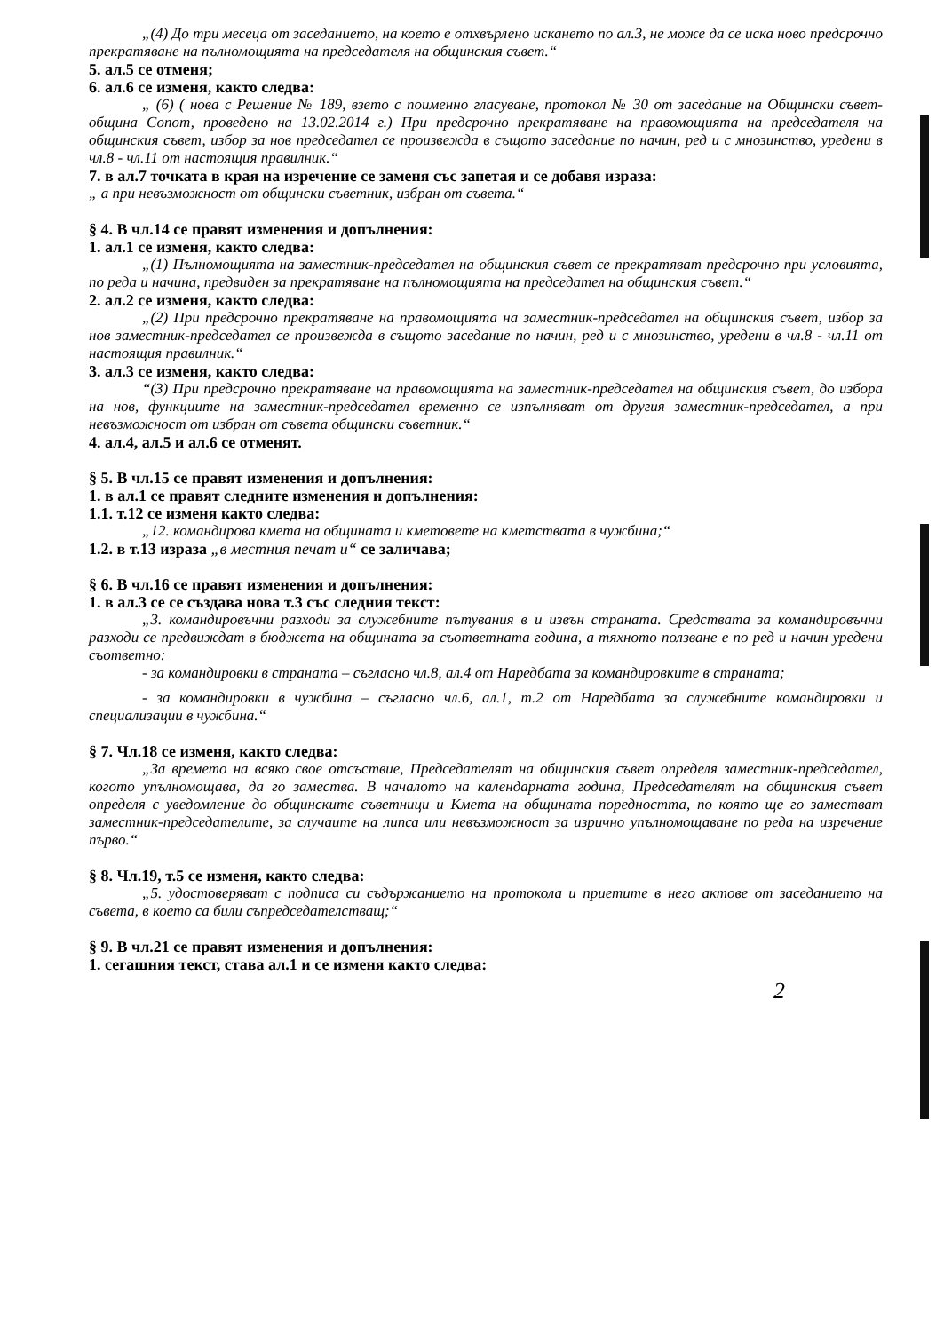„(4) До три месеца от заседанието, на което е отхвърлено искането по ал.3, не може да се иска ново предсрочно прекратяване на пълномощията на председателя на общинския съвет.“
5. ал.5 се отменя;
6. ал.6 се изменя, както следва:
„ (6) ( нова с Решение № 189, взето с поименно гласуване, протокол № 30 от заседание на Общински съвет-община Сопот, проведено на 13.02.2014 г.) При предсрочно прекратяване на правомощията на председателя на общинския съвет, избор за нов председател се произвежда в същото заседание по начин, ред и с мнозинство, уредени в чл.8 - чл.11 от настоящия правилник.“
7. в ал.7 точката в края на изречение се заменя със запетая и се добавя израза:
„ а при невъзможност от общински съветник, избран от съвета.“
§ 4. В чл.14 се правят изменения и допълнения:
1. ал.1 се изменя, както следва:
„(1) Пълномощията на заместник-председател на общинския съвет се прекратяват предсрочно при условията, по реда и начина, предвиден за прекратяване на пълномощията на председател на общинския съвет.“
2. ал.2 се изменя, както следва:
„(2) При предсрочно прекратяване на правомощията на заместник-председател на общинския съвет, избор за нов заместник-председател се произвежда в същото заседание по начин, ред и с мнозинство, уредени в чл.8 - чл.11 от настоящия правилник.“
3. ал.3 се изменя, както следва:
“(3) При предсрочно прекратяване на правомощията на заместник-председател на общинския съвет, до избора на нов, функциите на заместник-председател временно се изпълняват от другия заместник-председател, а при невъзможност от избран от съвета общински съветник.“
4. ал.4, ал.5 и ал.6 се отменят.
§ 5. В чл.15 се правят изменения и допълнения:
1. в ал.1 се правят следните изменения и допълнения:
1.1. т.12 се изменя както следва:
„12. командирова кмета на общината и кметовете на кметствата в чужбина;“
1.2. в т.13 израза „в местния печат и“ се заличава;
§ 6. В чл.16 се правят изменения и допълнения:
1. в ал.3 се се създава нова т.3 със следния текст:
„3. командировъчни разходи за служебните пътувания в и извън страната. Средствата за командировъчни разходи се предвиждат в бюджета на общината за съответната година, а тяхното ползване е по ред и начин уредени съответно:
- за командировки в страната – съгласно чл.8, ал.4 от Наредбата за командировките в страната;
- за командировки в чужбина – съгласно чл.6, ал.1, т.2 от Наредбата за служебните командировки и специализации в чужбина.“
§ 7. Чл.18 се изменя, както следва:
„За времето на всяко свое отсъствие, Председателят на общинския съвет определя заместник-председател, когото упълномощава, да го замества. В началото на календарната година, Председателят на общинския съвет определя с уведомление до общинските съветници и Кмета на общината поредността, по която ще го заместват заместник-председателите, за случаите на липса или невъзможност за изрично упълномощаване по реда на изречение първо.“
§ 8. Чл.19, т.5 се изменя, както следва:
„5. удостоверяват с подписа си съдържанието на протокола и приетите в него актове от заседанието на съвета, в което са били съпредседателстващ;“
§ 9. В чл.21 се правят изменения и допълнения:
1. сегашния текст, става ал.1 и се изменя както следва:
2